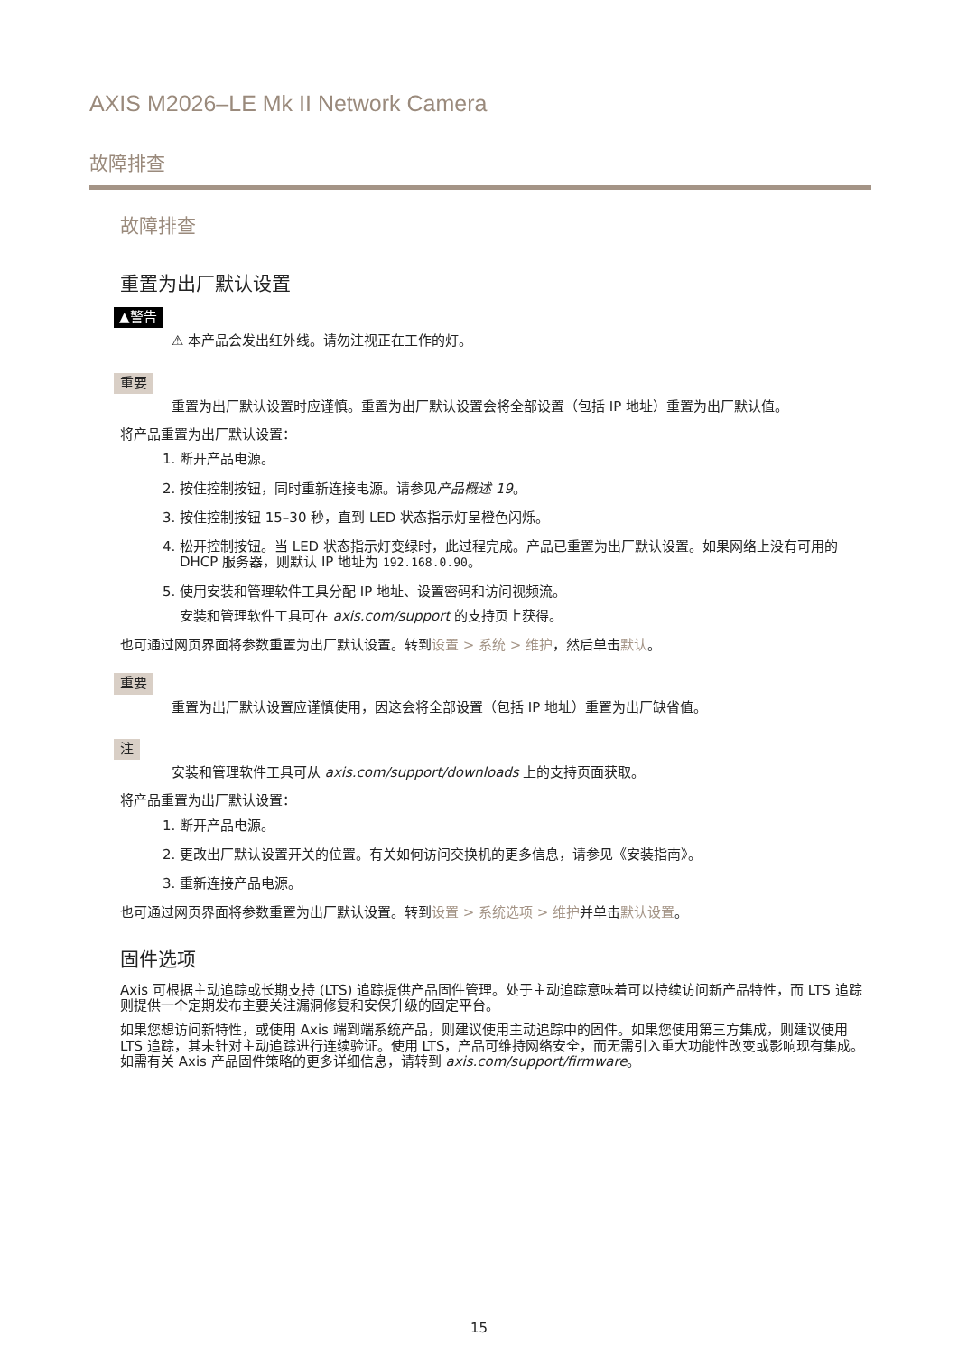AXIS M2026–LE Mk II Network Camera
故障排查
故障排查
重置为出厂默认设置
▲警告
⚠ 本产品会发出红外线。请勿注视正在工作的灯。
重要
重置为出厂默认设置时应谨慎。重置为出厂默认设置会将全部设置（包括 IP 地址）重置为出厂默认值。
将产品重置为出厂默认设置：
1. 断开产品电源。
2. 按住控制按钮，同时重新连接电源。请参见产品概述 19。
3. 按住控制按钮 15–30 秒，直到 LED 状态指示灯呈橙色闪烁。
4. 松开控制按钮。当 LED 状态指示灯变绿时，此过程完成。产品已重置为出厂默认设置。如果网络上没有可用的 DHCP 服务器，则默认 IP 地址为 192.168.0.90。
5. 使用安装和管理软件工具分配 IP 地址、设置密码和访问视频流。
安装和管理软件工具可在 axis.com/support 的支持页上获得。
也可通过网页界面将参数重置为出厂默认设置。转到设置 > 系统 > 维护，然后单击默认。
重要
重置为出厂默认设置应谨慎使用，因这会将全部设置（包括 IP 地址）重置为出厂缺省值。
注
安装和管理软件工具可从 axis.com/support/downloads 上的支持页面获取。
将产品重置为出厂默认设置：
1. 断开产品电源。
2. 更改出厂默认设置开关的位置。有关如何访问交换机的更多信息，请参见《安装指南》。
3. 重新连接产品电源。
也可通过网页界面将参数重置为出厂默认设置。转到设置 > 系统选项 > 维护并单击默认设置。
固件选项
Axis 可根据主动追踪或长期支持 (LTS) 追踪提供产品固件管理。处于主动追踪意味着可以持续访问新产品特性，而 LTS 追踪则提供一个定期发布主要关注漏洞修复和安保升级的固定平台。
如果您想访问新特性，或使用 Axis 端到端系统产品，则建议使用主动追踪中的固件。如果您使用第三方集成，则建议使用 LTS 追踪，其未针对主动追踪进行连续验证。使用 LTS，产品可维持网络安全，而无需引入重大功能性改变或影响现有集成。如需有关 Axis 产品固件策略的更多详细信息，请转到 axis.com/support/firmware。
15